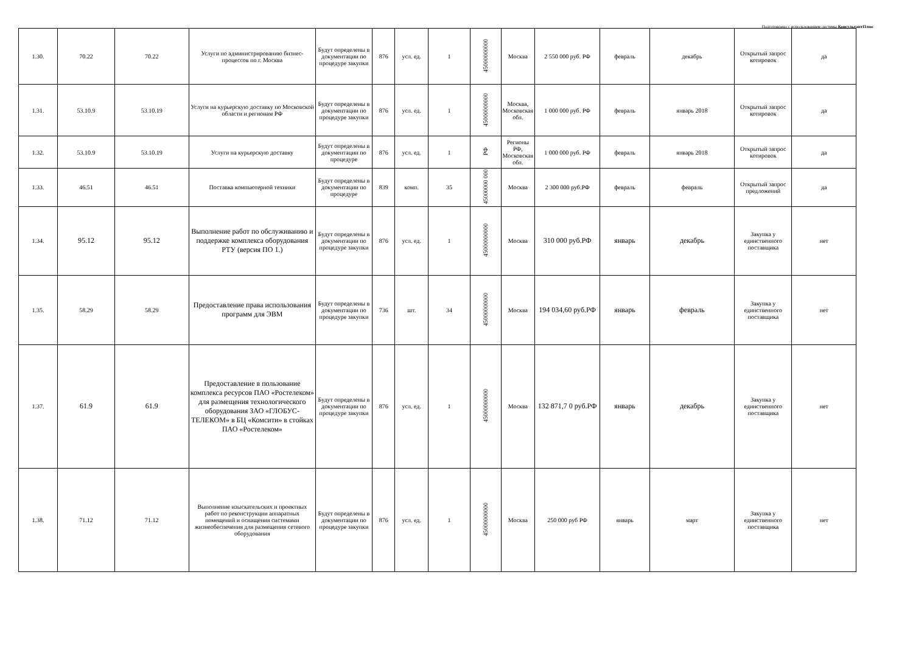Подготовлено с использованием системы КонсультантПлюс
| 1.30. | 70.22 | 70.22 | Услуги по администрированию бизнес-процессов по г. Москва | Будут определены в документации по процедуре закупки | 876 | усл. ед. | 1 | 45000000000 | Москва | 2 550 000 руб. РФ | февраль | декабрь | Открытый запрос котировок | да |
| 1.31. | 53.10.9 | 53.10.19 | Услуги на курьерскую доставку по Московской области и регионам РФ | Будут определены в документации по процедуре закупки | 876 | усл. ед. | 1 | 45000000000 | Москва, Московская обл. | 1 000 000 руб. РФ | февраль | январь 2018 | Открытый запрос котировок | да |
| 1.32. | 53.10.9 | 53.10.19 | Услуги на курьерскую доставку | Будут определены в документации по процедуре | 876 | усл. ед. | 1 | РФ | Регионы РФ, Московская обл. | 1 000 000 руб. РФ | февраль | январь 2018 | Открытый запрос котировок | да |
| 1.33. | 46.51 | 46.51 | Поставка компьютерной техники | Будут определены в документации по процедуре | 839 | комп. | 35 | 45000000 000 | Москва | 2 300 000 руб.РФ | февраль | февраль | Открытый запрос предложений | да |
| 1.34. | 95.12 | 95.12 | Выполнение работ по обслуживанию и поддержке комплекса оборудования РТУ (версия ПО 1.) | Будут определены в документации по процедуре закупки | 876 | усл. ед. | 1 | 45000000000 | Москва | 310 000 руб.РФ | январь | декабрь | Закупка у единственного поставщика | нет |
| 1.35. | 58.29 | 58.29 | Предоставление права использования программ для ЭВМ | Будут определены в документации по процедуре закупки | 736 | шт. | 34 | 45000000000 | Москва | 194 034,60 руб.РФ | январь | февраль | Закупка у единственного поставщика | нет |
| 1.37. | 61.9 | 61.9 | Предоставление в пользование комплекса ресурсов ПАО «Ростелеком» для размещения технологического оборудования ЗАО «ГЛОБУС-ТЕЛЕКОМ» в БЦ «Комсити» в стойках ПАО «Ростелеком» | Будут определены в документации по процедуре закупки | 876 | усл. ед. | 1 | 45000000000 | Москва | 132 871,7 0 руб.РФ | январь | декабрь | Закупка у единственного поставщика | нет |
| 1.38. | 71.12 | 71.12 | Выполнение изыскательских и проектных работ по реконструкции аппаратных помещений и оснащения системами жизнеобеспечения для размещения сетевого оборудования | Будут определены в документации по процедуре закупки | 876 | усл. ед. | 1 | 45000000000 | Москва | 250 000 руб РФ | январь | март | Закупка у единственного поставщика | нет |